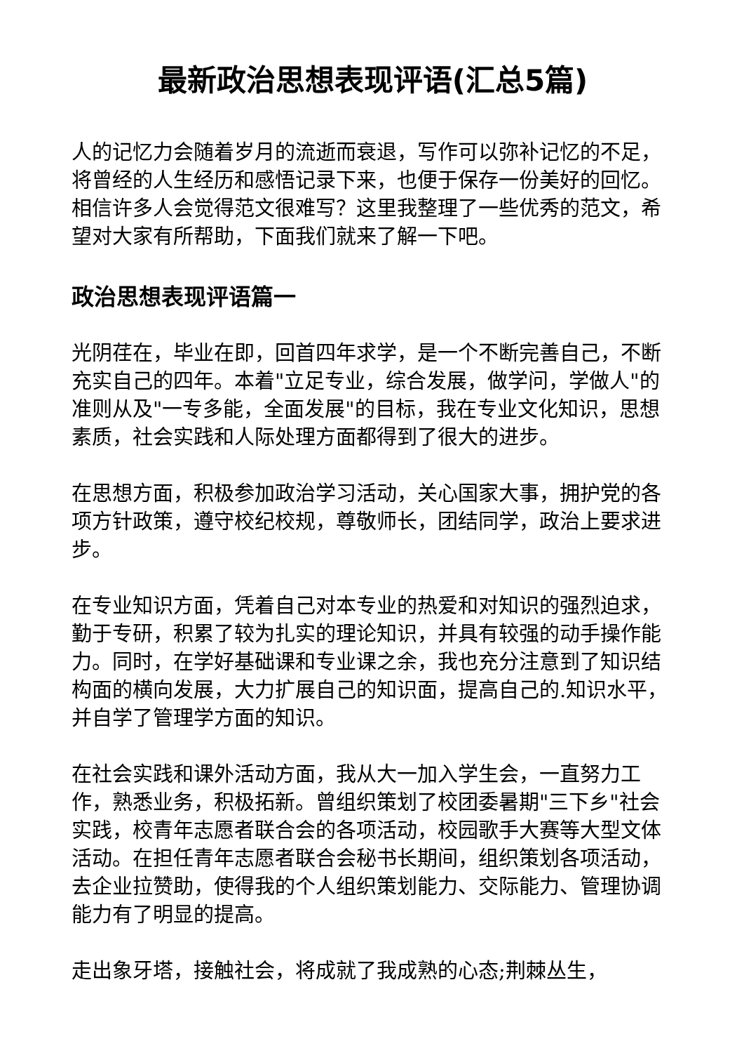最新政治思想表现评语(汇总5篇)
人的记忆力会随着岁月的流逝而衰退，写作可以弥补记忆的不足，将曾经的人生经历和感悟记录下来，也便于保存一份美好的回忆。相信许多人会觉得范文很难写？这里我整理了一些优秀的范文，希望对大家有所帮助，下面我们就来了解一下吧。
政治思想表现评语篇一
光阴荏在，毕业在即，回首四年求学，是一个不断完善自己，不断充实自己的四年。本着"立足专业，综合发展，做学问，学做人"的准则从及"一专多能，全面发展"的目标，我在专业文化知识，思想素质，社会实践和人际处理方面都得到了很大的进步。
在思想方面，积极参加政治学习活动，关心国家大事，拥护党的各项方针政策，遵守校纪校规，尊敬师长，团结同学，政治上要求进步。
在专业知识方面，凭着自己对本专业的热爱和对知识的强烈迫求，勤于专研，积累了较为扎实的理论知识，并具有较强的动手操作能力。同时，在学好基础课和专业课之余，我也充分注意到了知识结构面的横向发展，大力扩展自己的知识面，提高自己的.知识水平，并自学了管理学方面的知识。
在社会实践和课外活动方面，我从大一加入学生会，一直努力工作，熟悉业务，积极拓新。曾组织策划了校团委暑期"三下乡"社会实践，校青年志愿者联合会的各项活动，校园歌手大赛等大型文体活动。在担任青年志愿者联合会秘书长期间，组织策划各项活动，去企业拉赞助，使得我的个人组织策划能力、交际能力、管理协调能力有了明显的提高。
走出象牙塔，接触社会，将成就了我成熟的心态;荆棘丛生，